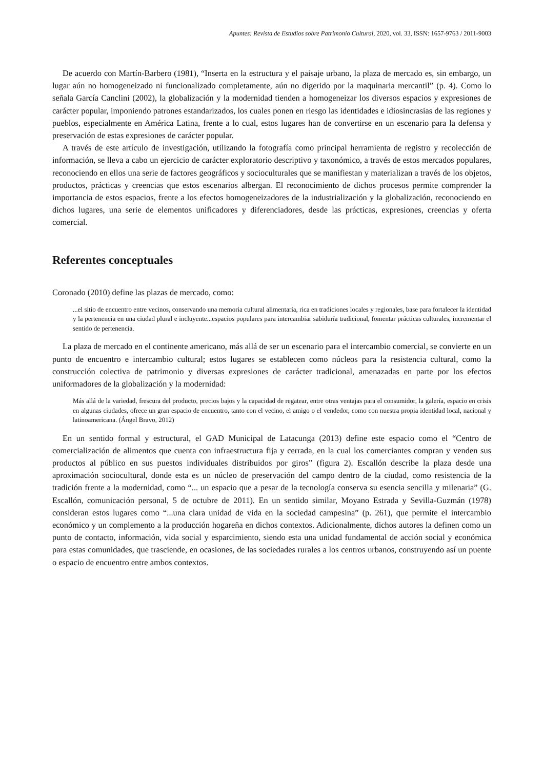Apuntes: Revista de Estudios sobre Patrimonio Cultural, 2020, vol. 33, ISSN: 1657-9763 / 2011-9003
De acuerdo con Martín-Barbero (1981), “Inserta en la estructura y el paisaje urbano, la plaza de mercado es, sin embargo, un lugar aún no homogeneizado ni funcionalizado completamente, aún no digerido por la maquinaria mercantil” (p. 4). Como lo señala García Canclini (2002), la globalización y la modernidad tienden a homogeneizar los diversos espacios y expresiones de carácter popular, imponiendo patrones estandarizados, los cuales ponen en riesgo las identidades e idiosincrasias de las regiones y pueblos, especialmente en América Latina, frente a lo cual, estos lugares han de convertirse en un escenario para la defensa y preservación de estas expresiones de carácter popular.
A través de este artículo de investigación, utilizando la fotografía como principal herramienta de registro y recolección de información, se lleva a cabo un ejercicio de carácter exploratorio descriptivo y taxonómico, a través de estos mercados populares, reconociendo en ellos una serie de factores geográficos y socioculturales que se manifiestan y materializan a través de los objetos, productos, prácticas y creencias que estos escenarios albergan. El reconocimiento de dichos procesos permite comprender la importancia de estos espacios, frente a los efectos homogeneizadores de la industrialización y la globalización, reconociendo en dichos lugares, una serie de elementos unificadores y diferenciadores, desde las prácticas, expresiones, creencias y oferta comercial.
Referentes conceptuales
Coronado (2010) define las plazas de mercado, como:
...el sitio de encuentro entre vecinos, conservando una memoria cultural alimentaría, rica en tradiciones locales y regionales, base para fortalecer la identidad y la pertenencia en una ciudad plural e incluyente...espacios populares para intercambiar sabiduría tradicional, fomentar prácticas culturales, incrementar el sentido de pertenencia.
La plaza de mercado en el continente americano, más allá de ser un escenario para el intercambio comercial, se convierte en un punto de encuentro e intercambio cultural; estos lugares se establecen como núcleos para la resistencia cultural, como la construcción colectiva de patrimonio y diversas expresiones de carácter tradicional, amenazadas en parte por los efectos uniformadores de la globalización y la modernidad:
Más allá de la variedad, frescura del producto, precios bajos y la capacidad de regatear, entre otras ventajas para el consumidor, la galería, espacio en crisis en algunas ciudades, ofrece un gran espacio de encuentro, tanto con el vecino, el amigo o el vendedor, como con nuestra propia identidad local, nacional y latinoamericana. (Ángel Bravo, 2012)
En un sentido formal y estructural, el GAD Municipal de Latacunga (2013) define este espacio como el “Centro de comercialización de alimentos que cuenta con infraestructura fija y cerrada, en la cual los comerciantes compran y venden sus productos al público en sus puestos individuales distribuidos por giros” (figura 2). Escallón describe la plaza desde una aproximación sociocultural, donde esta es un núcleo de preservación del campo dentro de la ciudad, como resistencia de la tradición frente a la modernidad, como “... un espacio que a pesar de la tecnología conserva su esencia sencilla y milenaria” (G. Escallón, comunicación personal, 5 de octubre de 2011). En un sentido similar, Moyano Estrada y Sevilla-Guzmán (1978) consideran estos lugares como “...una clara unidad de vida en la sociedad campesina” (p. 261), que permite el intercambio económico y un complemento a la producción hogareña en dichos contextos. Adicionalmente, dichos autores la definen como un punto de contacto, información, vida social y esparcimiento, siendo esta una unidad fundamental de acción social y económica para estas comunidades, que trasciende, en ocasiones, de las sociedades rurales a los centros urbanos, construyendo así un puente o espacio de encuentro entre ambos contextos.